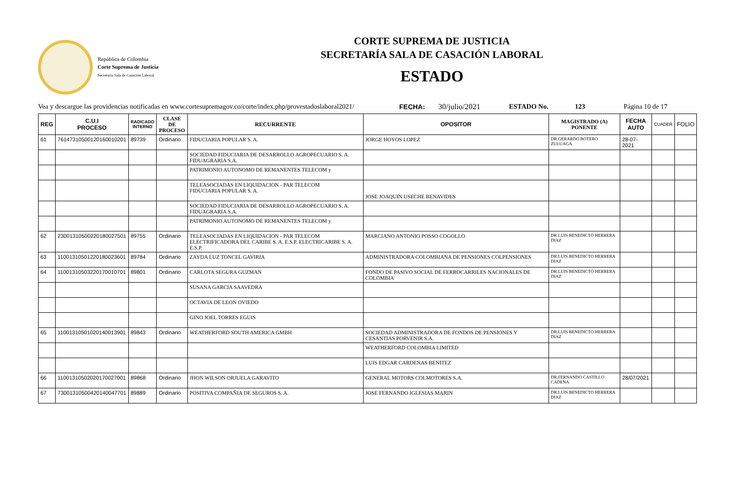República de Colombia
Corte Suprema de Justicia
Secretaria Sala de Casación Laboral
CORTE SUPREMA DE JUSTICIA
SECRETARÍA SALA DE CASACIÓN LABORAL
ESTADO
Vea y descargue las providencias notificadas en www.cortesupremagov.co/corte/index.php/provestadoslaboral2021/ FECHA: 30/julio/2021 ESTADO No. 123 Página 10 de 17
| REG | C.U.I PROCESO | RADICADO INTERNO | CLASE DE PROCESO | RECURRENTE | OPOSITOR | MAGISTRADO (A) PONENTE | FECHA AUTO | CUADER | FOLIO |
| --- | --- | --- | --- | --- | --- | --- | --- | --- | --- |
| 61 | 76147310500120160010201 | 89739 | Ordinario | FIDUCIARIA POPULAR S. A. | JORGE HOYOS LOPEZ | DR.GERARDO BOTERO ZULUAGA | 28-07-2021 | | |
| | | | | SOCIEDAD FIDUCIARIA DE DESARROLLO AGROPECUARIO S. A. FIDUAGRARIA S.A. | | | | | |
| | | | | PATRIMONIO AUTONOMO DE REMANENTES TELECOM y | | | | | |
| | | | | TELEASOCIADAS EN LIQUIDACION - PAR TELECOM FIDUCIARIA POPULAR S. A. | JOSE JOAQUIN USECHE BENAVIDES | | | | |
| | | | | SOCIEDAD FIDUCIARIA DE DESARROLLO AGROPECUARIO S. A. FIDUAGRARIA S.A. | | | | | |
| | | | | PATRIMONIO AUTONOMO DE REMANENTES TELECOM y | | | | | |
| 62 | 23001310500220180027501 | 89755 | Ordinario | TELEASOCIADAS EN LIQUIDACION - PAR TELECOM ELECTRIFICADORA DEL CARIBE S. A. E.S.P. ELECTRICARIBE S. A. E.S.P. | MARCIANO ANTONIO POSSO COGOLLO | DR.LUIS BENEDICTO HERRERA DIAZ | | | |
| 63 | 11001310501220180023601 | 89784 | Ordinario | ZAYDA LUZ TONCEL GAVIRIA | ADMINISTRADORA COLOMBIANA DE PENSIONES COLPENSIONES | DR.LUIS BENEDICTO HERRERA DIAZ | | | |
| 64 | 11001310503220170010701 | 89801 | Ordinario | CARLOTA SEGURA GUZMAN | FONDO DE PASIVO SOCIAL DE FERROCARRILES NACIONALES DE COLOMBIA | DR.LUIS BENEDICTO HERRERA DIAZ | | | |
| | | | | SUSANA GARCIA SAAVEDRA | | | | | |
| | | | | OCTAVIA DE LEON OVIEDO | | | | | |
| | | | | GINO JOEL TORRES EGUIS | | | | | |
| 65 | 11001310501020140013901 | 89843 | Ordinario | WEATHERFORD SOUTH AMERICA GMBH | SOCIEDAD ADMINISTRADORA DE FONDOS DE PENSIONES Y CESANTIAS PORVENIR S.A. | DR.LUIS BENEDICTO HERRERA DIAZ | | | |
| | | | | | WEATHERFORD COLOMBIA LIMITED | | | | |
| | | | | | LUIS EDGAR CARDENAS BENITEZ | | | | |
| 66 | 11001310502020170027001 | 89868 | Ordinario | JHON WILSON ORJUELA GARAVITO | GENERAL MOTORS COLMOTORES S.A. | DR.FERNANDO CASTILLO CADENA | 28/07/2021 | | |
| 67 | 73001310500420140047701 | 89889 | Ordinario | POSITIVA COMPAÑIA DE SEGUROS S. A. | JOSE FERNANDO IGLESIAS MARIN | DR.LUIS BENEDICTO HERRERA DIAZ | | | |